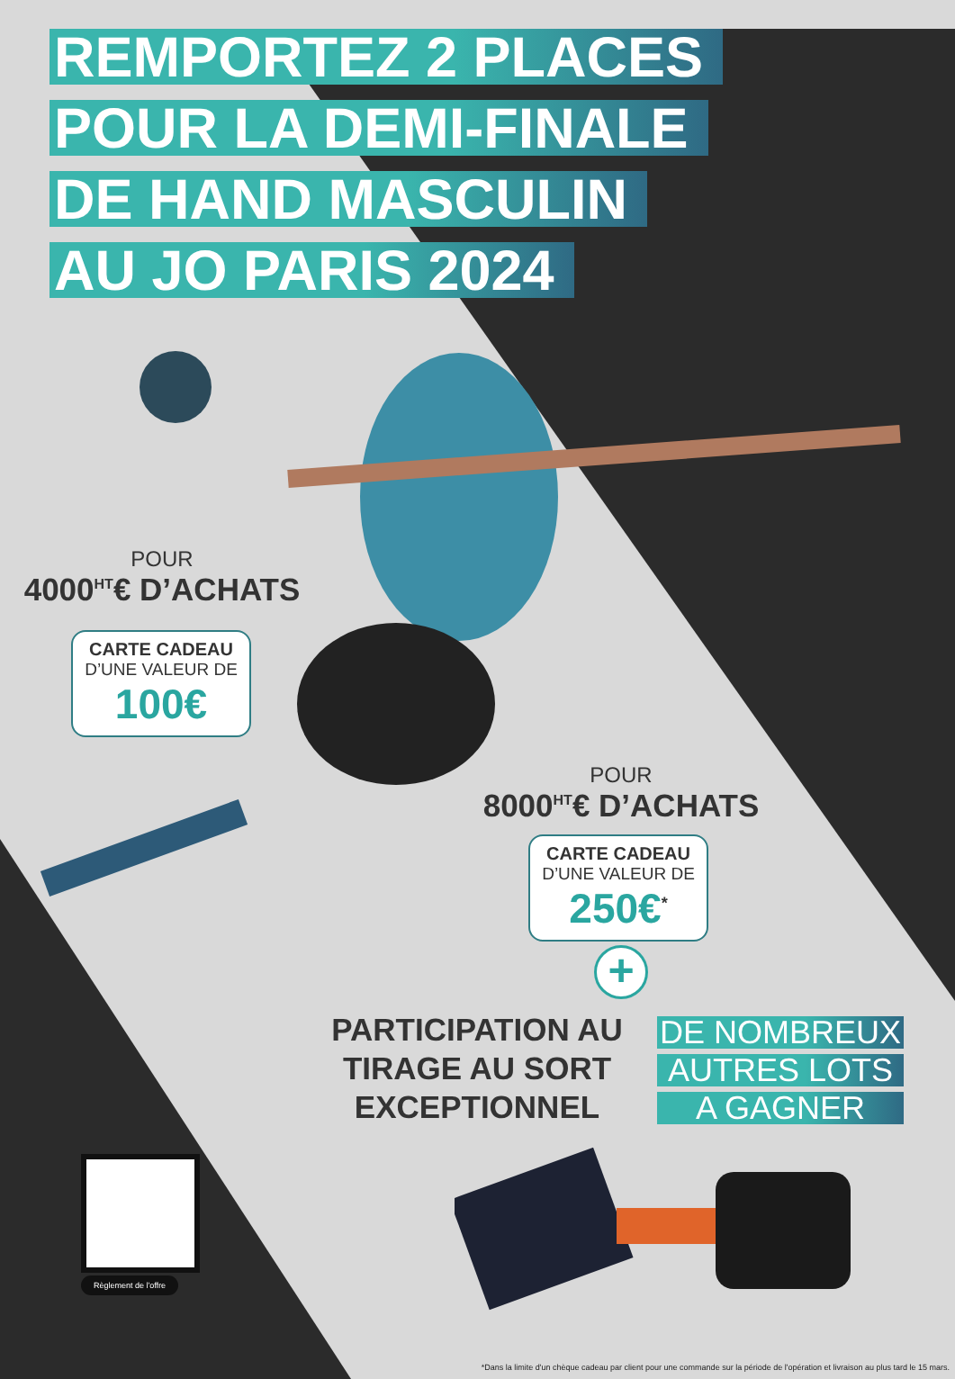REMPORTEZ 2 PLACES
POUR LA DEMI-FINALE
DE HAND MASCULIN
AU JO PARIS 2024
POUR
4000<sup>HT</sup>€ D’ACHATS
CARTE CADEAU
D’UNE VALEUR DE
100€
POUR
8000<sup>HT</sup>€ D’ACHATS
CARTE CADEAU
D’UNE VALEUR DE
250€<sup>*</sup>
+
PARTICIPATION AU
TIRAGE AU SORT
EXCEPTIONNEL
DE NOMBREUX
AUTRES LOTS
A GAGNER
Règlement de l'offre
*Dans la limite d'un chèque cadeau par client pour une commande sur la période de l'opération et livraison au plus tard le 15 mars.